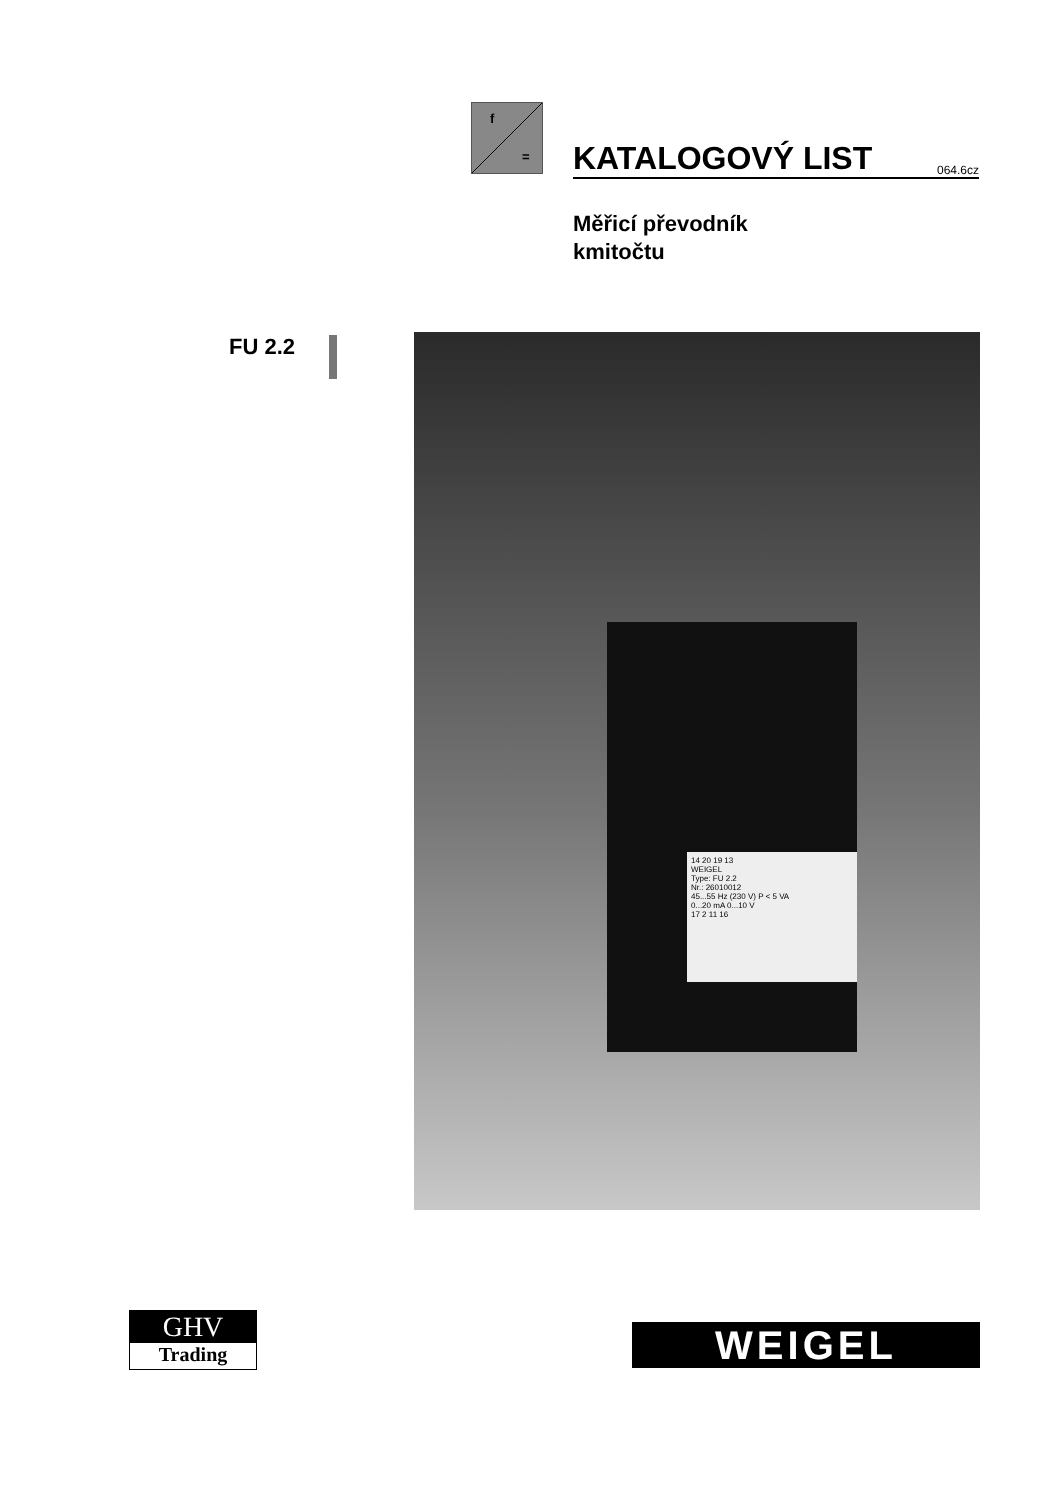f
=
KATALOGOVÝ LIST
064.6cz
Měřicí převodník
kmitočtu
FU 2.2
14 20 19 13
WEIGEL
Type: FU 2.2
Nr.: 26010012
45...55 Hz (230 V) P < 5 VA
0...20 mA 0...10 V
17 2 11 16
GHV
Trading
WEIGEL